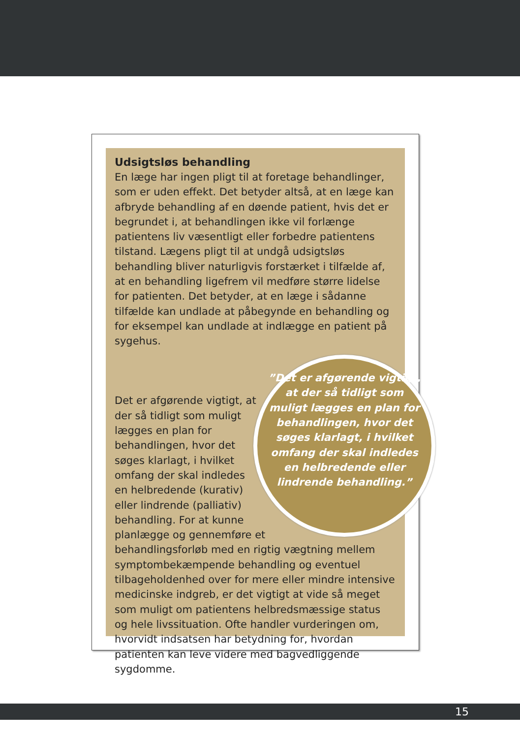Udsigtsløs behandling
En læge har ingen pligt til at foretage behandlinger, som er uden effekt. Det betyder altså, at en læge kan afbryde behandling af en døende patient, hvis det er begrundet i, at behandlingen ikke vil forlænge patientens liv væsentligt eller forbedre patientens tilstand. Lægens pligt til at undgå udsigtsløs behandling bliver naturligvis forstærket i tilfælde af, at en behandling ligefrem vil medføre større lidelse for patienten. Det betyder, at en læge i sådanne tilfælde kan undlade at påbegynde en behandling og for eksempel kan undlade at indlægge en patient på sygehus.
”Det er afgørende vigtigt, at der så tidligt som muligt lægges en plan for behandlingen, hvor det søges klarlagt, i hvilket omfang der skal indledes en helbredende eller lindrende behandling.”
Det er afgørende vigtigt, at der så tidligt som muligt lægges en plan for behandlingen, hvor det søges klarlagt, i hvilket omfang der skal indledes en helbredende (kurativ) eller lindrende (palliativ) behandling. For at kunne planlægge og gennemføre et behandlingsforløb med en rigtig vægtning mellem symptombekæmpende behandling og eventuel tilbageholdenhed over for mere eller mindre intensive medicinske indgreb, er det vigtigt at vide så meget som muligt om patientens helbredsmæssige status og hele livssituation. Ofte handler vurderingen om, hvorvidt indsatsen har betydning for, hvordan patienten kan leve videre med bagvedliggende sygdomme.
15